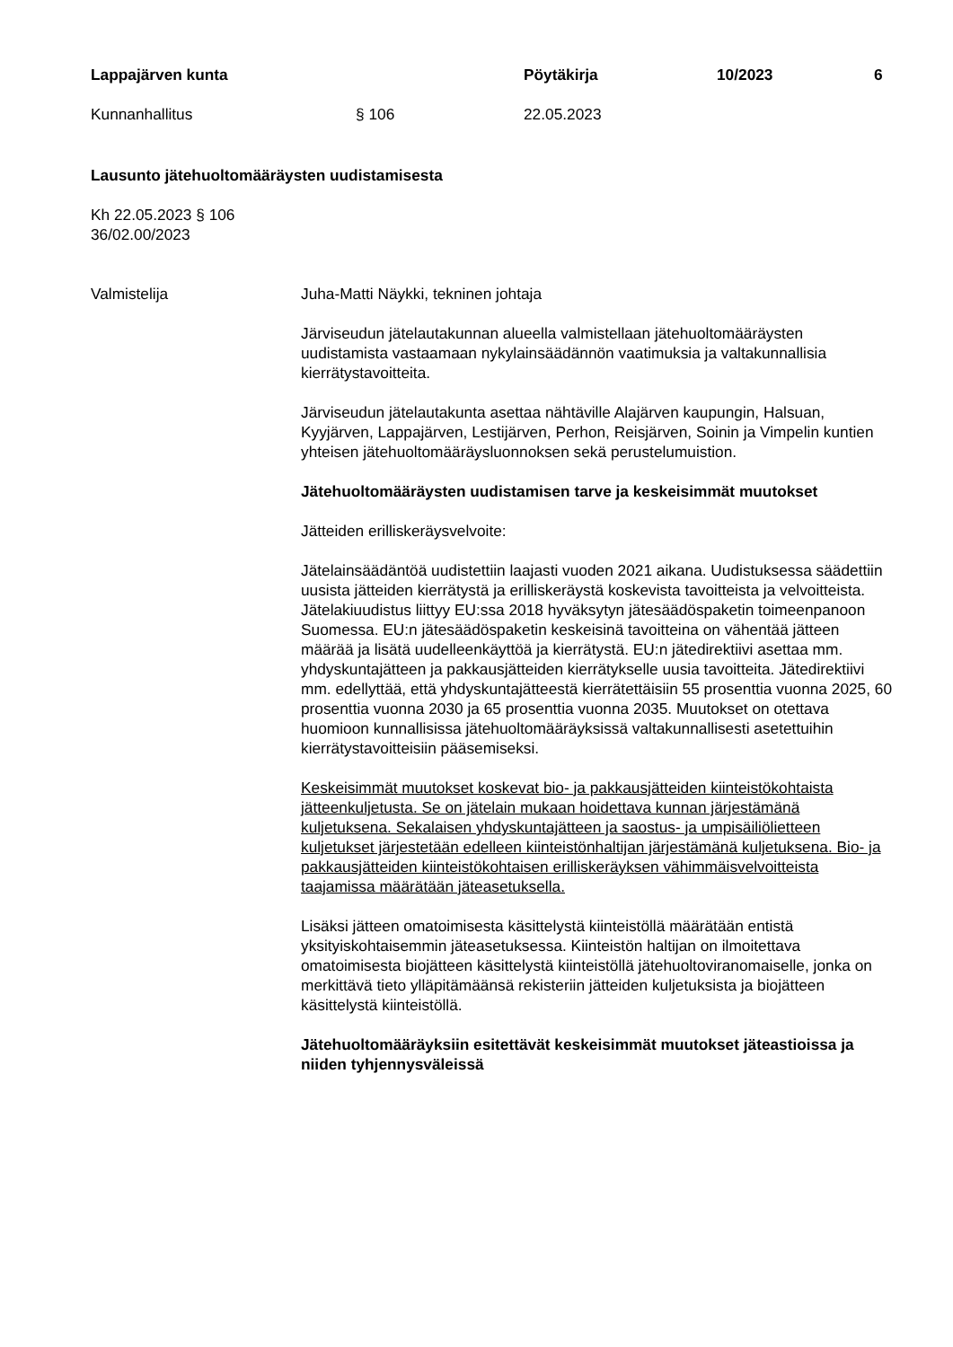Lappajärven kunta Pöytäkirja 10/2023 6
Kunnanhallitus § 106 22.05.2023
Lausunto jätehuoltomääräysten uudistamisesta
Kh 22.05.2023 § 106
36/02.00/2023
Valmistelija Juha-Matti Näykki, tekninen johtaja
Järviseudun jätelautakunnan alueella valmistellaan jätehuoltomääräysten uudistamista vastaamaan nykylainsäädännön vaatimuksia ja valtakunnallisia kierrätystavoitteita.
Järviseudun jätelautakunta asettaa nähtäville Alajärven kaupungin, Halsuan, Kyyjärven, Lappajärven, Lestijärven, Perhon, Reisjärven, Soinin ja Vimpelin kuntien yhteisen jätehuoltomääräysluonnoksen sekä perustelumuistion.
Jätehuoltomääräysten uudistamisen tarve ja keskeisimmät muutokset
Jätteiden erilliskeräysvelvoite:
Jätelainsäädäntöä uudistettiin laajasti vuoden 2021 aikana. Uudistuksessa säädettiin uusista jätteiden kierrätystä ja erilliskeräystä koskevista tavoitteista ja velvoitteista. Jätelakiuudistus liittyy EU:ssa 2018 hyväksytyn jätesäädöspaketin toimeenpanoon Suomessa. EU:n jätesäädöspaketin keskeisinä tavoitteina on vähentää jätteen määrää ja lisätä uudelleenkäyttöä ja kierrätystä. EU:n jätedirektiivi asettaa mm. yhdyskuntajätteen ja pakkausjätteiden kierrätykselle uusia tavoitteita. Jätedirektiivi mm. edellyttää, että yhdyskuntajätteestä kierrätettäisiin 55 prosenttia vuonna 2025, 60 prosenttia vuonna 2030 ja 65 prosenttia vuonna 2035. Muutokset on otettava huomioon kunnallisissa jätehuoltomääräyksissä valtakunnallisesti asetettuihin kierrätystavoitteisiin pääsemiseksi.
Keskeisimmät muutokset koskevat bio- ja pakkausjätteiden kiinteistökohtaista jätteenkuljetusta. Se on jätelain mukaan hoidettava kunnan järjestämänä kuljetuksena. Sekalaisen yhdyskuntajätteen ja saostus- ja umpisäiliölietteen kuljetukset järjestetään edelleen kiinteistönhaltijan järjestämänä kuljetuksena. Bio- ja pakkausjätteiden kiinteistökohtaisen erilliskeräyksen vähimmäisvelvoitteista taajamissa määrätään jäteasetuksella.
Lisäksi jätteen omatoimisesta käsittelystä kiinteistöllä määrätään entistä yksityiskohtaisemmin jäteasetuksessa. Kiinteistön haltijan on ilmoitettava omatoimisesta biojätteen käsittelystä kiinteistöllä jätehuoltoviranomaiselle, jonka on merkittävä tieto ylläpitämäänsä rekisteriin jätteiden kuljetuksista ja biojätteen käsittelystä kiinteistöllä.
Jätehuoltomääräyksiin esitettävät keskeisimmät muutokset jäteastioissa ja niiden tyhjennysväleissä